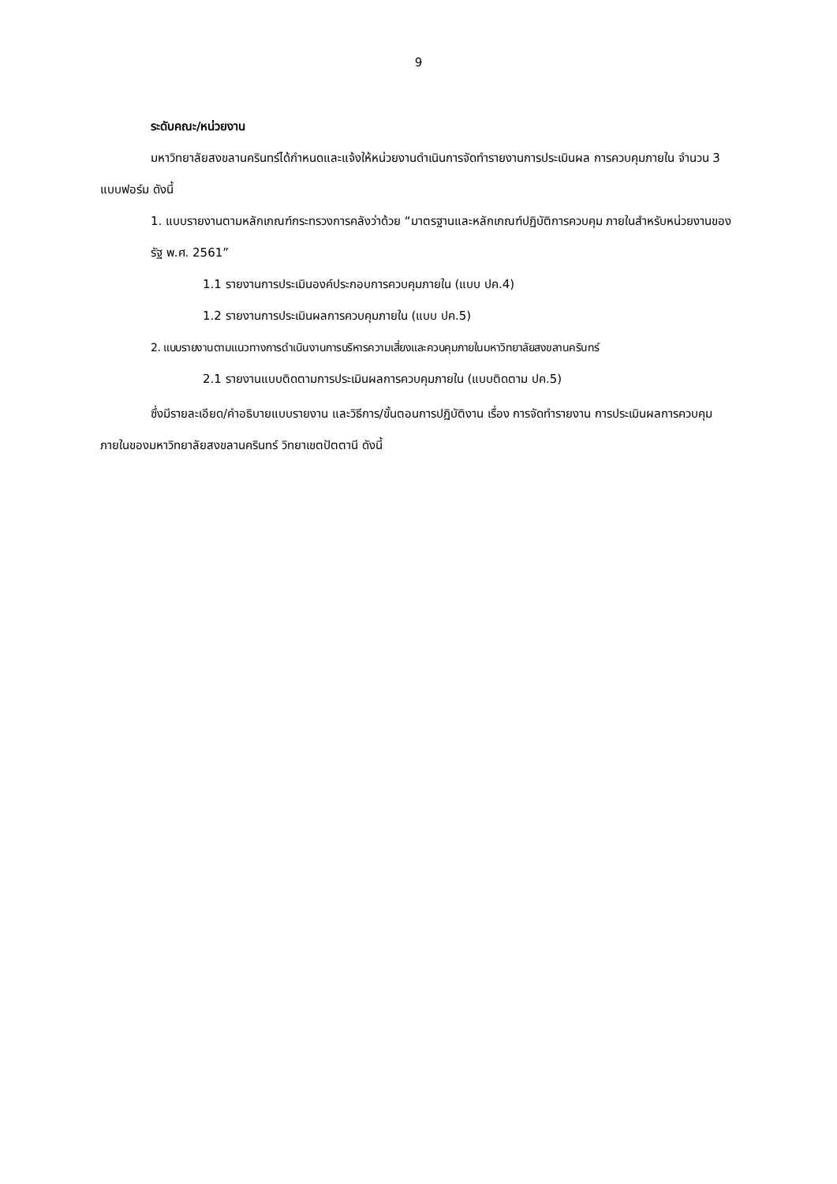9
ระดับคณะ/หน่วยงาน
มหาวิทยาลัยสงขลานครินทร์ได้กำหนดและแจ้งให้หน่วยงานดำเนินการจัดทำรายงานการประเมินผล การควบคุมภายใน จำนวน 3 แบบฟอร์ม ดังนี้
1. แบบรายงานตามหลักเกณฑ์กระทรวงการคลังว่าด้วย “มาตรฐานและหลักเกณฑ์ปฏิบัติการควบคุม ภายในสำหรับหน่วยงานของรัฐ พ.ศ. 2561”
1.1 รายงานการประเมินองค์ประกอบการควบคุมภายใน (แบบ ปค.4)
1.2 รายงานการประเมินผลการควบคุมภายใน (แบบ ปค.5)
2. แบบรายงานตามแนวทางการดำเนินงานการบริหารความเสี่ยงและควบคุมภายในมหาวิทยาลัยสงขลานครินทร์
2.1 รายงานแบบติดตามการประเมินผลการควบคุมภายใน (แบบติดตาม ปค.5)
ซึ่งมีรายละเอียด/คำอธิบายแบบรายงาน และวิธีการ/ขั้นตอนการปฏิบัติงาน เรื่อง การจัดทำรายงาน การประเมินผลการควบคุมภายในของมหาวิทยาลัยสงขลานครินทร์ วิทยาเขตปัตตานี ดังนี้